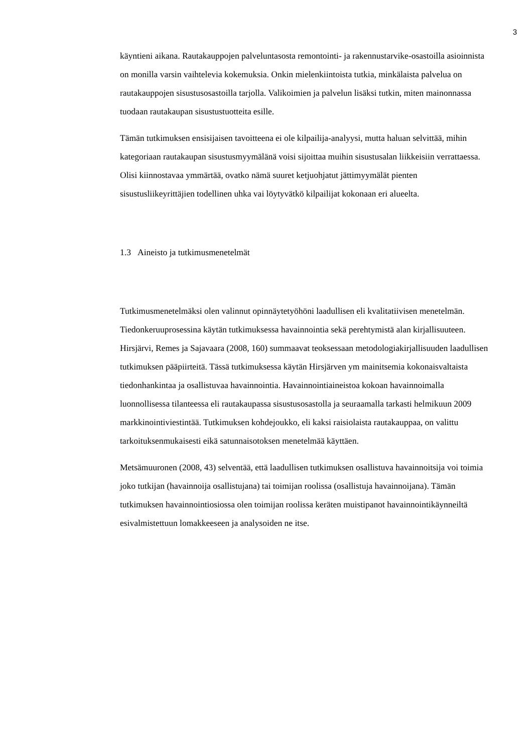3
käyntieni aikana. Rautakauppojen palveluntasosta remontointi- ja rakennustarvike-osastoilla asioinnista on monilla varsin vaihtelevia kokemuksia. Onkin mielenkiintoista tutkia, minkälaista palvelua on rautakauppojen sisustusosastoilla tarjolla. Valikoimien ja palvelun lisäksi tutkin, miten mainonnassa tuodaan rautakaupan sisustustuotteita esille.
Tämän tutkimuksen ensisijaisen tavoitteena ei ole kilpailija-analyysi, mutta haluan selvittää, mihin kategoriaan rautakaupan sisustusmyymälänä voisi sijoittaa muihin sisustusalan liikkeisiin verrattaessa. Olisi kiinnostavaa ymmärtää, ovatko nämä suuret ketjuohjatut jättimyymälät pienten sisustusliikeyrittäjien todellinen uhka vai löytyvätkö kilpailijat kokonaan eri alueelta.
1.3 Aineisto ja tutkimusmenetelmät
Tutkimusmenetelmäksi olen valinnut opinnäytetyöhöni laadullisen eli kvalitatiivisen menetelmän. Tiedonkeruuprosessina käytän tutkimuksessa havainnointia sekä perehtymistä alan kirjallisuuteen. Hirsjärvi, Remes ja Sajavaara (2008, 160) summaavat teoksessaan metodologiakirjallisuuden laadullisen tutkimuksen pääpiirteitä. Tässä tutkimuksessa käytän Hirsjärven ym mainitsemia kokonaisvaltaista tiedonhankintaa ja osallistuvaa havainnointia. Havainnointiaineistoa kokoan havainnoimalla luonnollisessa tilanteessa eli rautakaupassa sisustusosastolla ja seuraamalla tarkasti helmikuun 2009 markkinointiviestintää. Tutkimuksen kohdejoukko, eli kaksi raisiolaista rautakauppaa, on valittu tarkoituksenmukaisesti eikä satunnaisotoksen menetelmää käyttäen.
Metsämuuronen (2008, 43) selventää, että laadullisen tutkimuksen osallistuva havainnoitsija voi toimia joko tutkijan (havainnoija osallistujana) tai toimijan roolissa (osallistuja havainnoijana). Tämän tutkimuksen havainnointiosiossa olen toimijan roolissa keräten muistipanot havainnointikäynneiltä esivalmistettuun lomakkeeseen ja analysoiden ne itse.